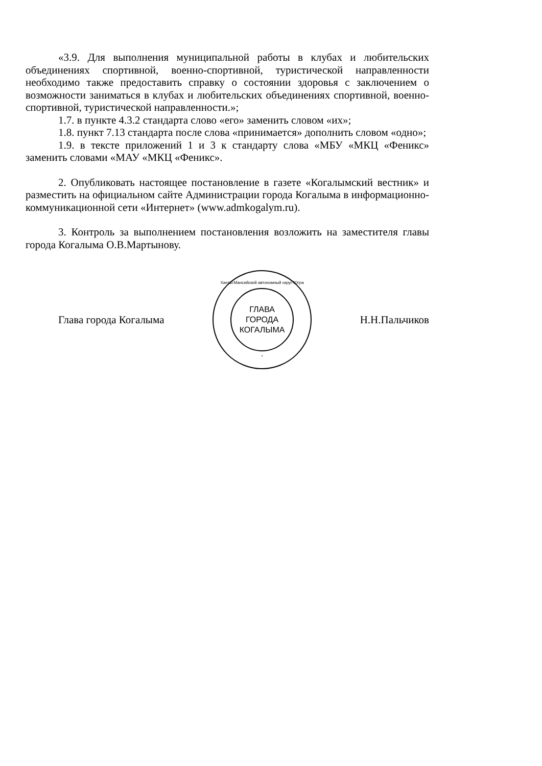«3.9. Для выполнения муниципальной работы в клубах и любительских объединениях спортивной, военно-спортивной, туристической направленности необходимо также предоставить справку о состоянии здоровья с заключением о возможности заниматься в клубах и любительских объединениях спортивной, военно-спортивной, туристической направленности.»;
1.7. в пункте 4.3.2 стандарта слово «его» заменить словом «их»;
1.8. пункт 7.13 стандарта после слова «принимается» дополнить словом «одно»;
1.9. в тексте приложений 1 и 3 к стандарту слова «МБУ «МКЦ «Феникс» заменить словами «МАУ «МКЦ «Феникс».
2. Опубликовать настоящее постановление в газете «Когалымский вестник» и разместить на официальном сайте Администрации города Когалыма в информационно-коммуникационной сети «Интернет» (www.admkogalym.ru).
3. Контроль за выполнением постановления возложить на заместителя главы города Когалыма О.В.Мартынову.
Глава города Когалыма
Ханты-Мансийский автономный округ-Югра
ГЛАВА
ГОРОДА
КОГАЛЫМА
*
Н.Н.Пальчиков